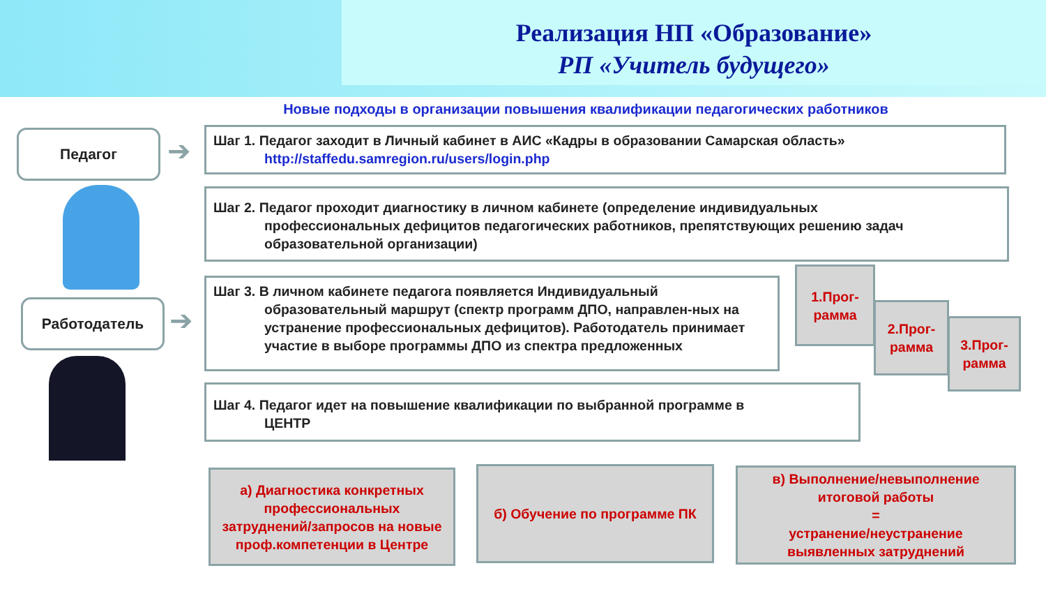Реализация НП «Образование»
РП «Учитель будущего»
Новые подходы в организации повышения квалификации педагогических работников
Педагог ➔
Работодатель ➔
Шаг 1. Педагог заходит в Личный кабинет в АИС «Кадры в образовании Самарская область»
http://staffedu.samregion.ru/users/login.php
Шаг 2. Педагог проходит диагностику в личном кабинете (определение индивидуальных
профессиональных дефицитов педагогических работников, препятствующих решению задач образовательной организации)
Шаг 3. В личном кабинете педагога появляется Индивидуальный
образовательный маршрут (спектр программ ДПО, направлен-ных на устранение профессиональных дефицитов). Работодатель принимает участие в выборе программы ДПО из спектра предложенных
1.Прог-
рамма
2.Прог-
рамма
3.Прог-
рамма
Шаг 4. Педагог идет на повышение квалификации по выбранной программе в
ЦЕНТР
а) Диагностика конкретных профессиональных затруднений/запросов на новые проф.компетенции в Центре
б) Обучение по программе ПК
в) Выполнение/невыполнение итоговой работы
=
устранение/неустранение выявленных затруднений